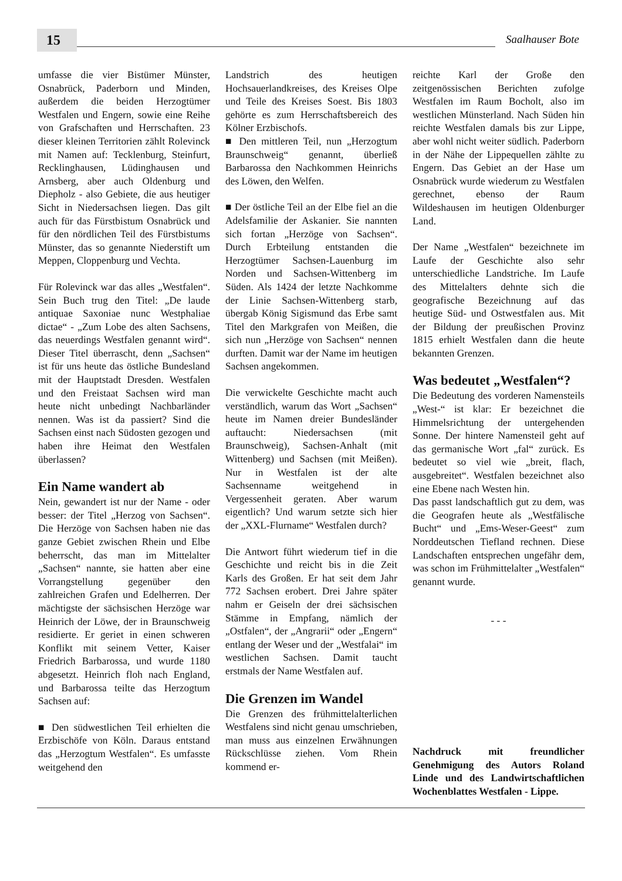15
Saalhauser Bote
umfasse die vier Bistümer Münster, Osnabrück, Paderborn und Minden, außerdem die beiden Herzogtümer Westfalen und Engern, sowie eine Reihe von Grafschaften und Herrschaften. 23 dieser kleinen Territorien zählt Rolevinck mit Namen auf: Tecklenburg, Steinfurt, Recklinghausen, Lüdinghausen und Arnsberg, aber auch Oldenburg und Diepholz - also Gebiete, die aus heutiger Sicht in Niedersachsen liegen. Das gilt auch für das Fürstbistum Osnabrück und für den nördlichen Teil des Fürstbistums Münster, das so genannte Niederstift um Meppen, Cloppenburg und Vechta.
Für Rolevinck war das alles „Westfalen“. Sein Buch trug den Titel: „De laude antiquae Saxoniae nunc Westphaliae dictae“ - „Zum Lobe des alten Sachsens, das neuerdings Westfalen genannt wird“. Dieser Titel überrascht, denn „Sachsen“ ist für uns heute das östliche Bundesland mit der Hauptstadt Dresden. Westfalen und den Freistaat Sachsen wird man heute nicht unbedingt Nachbarländer nennen. Was ist da passiert? Sind die Sachsen einst nach Südosten gezogen und haben ihre Heimat den Westfalen überlassen?
Ein Name wandert ab
Nein, gewandert ist nur der Name - oder besser: der Titel „Herzog von Sachsen“. Die Herzöge von Sachsen haben nie das ganze Gebiet zwischen Rhein und Elbe beherrscht, das man im Mittelalter „Sachsen“ nannte, sie hatten aber eine Vorrangstellung gegenüber den zahlreichen Grafen und Edelherren. Der mächtigste der sächsischen Herzöge war Heinrich der Löwe, der in Braunschweig residierte. Er geriet in einen schweren Konflikt mit seinem Vetter, Kaiser Friedrich Barbarossa, und wurde 1180 abgesetzt. Heinrich floh nach England, und Barbarossa teilte das Herzogtum Sachsen auf:
■ Den südwestlichen Teil erhielten die Erzbischöfe von Köln. Daraus entstand das „Herzogtum Westfalen“. Es umfasste weitgehend den
Landstrich des heutigen Hochsauerlandkreises, des Kreises Olpe und Teile des Kreises Soest. Bis 1803 gehörte es zum Herrschaftsbereich des Kölner Erzbischofs.
■ Den mittleren Teil, nun „Herzogtum Braunschweig“ genannt, überließ Barbarossa den Nachkommen Heinrichs des Löwen, den Welfen.
■ Der östliche Teil an der Elbe fiel an die Adelsfamilie der Askanier. Sie nannten sich fortan „Herzöge von Sachsen“. Durch Erbteilung entstanden die Herzogtümer Sachsen-Lauenburg im Norden und Sachsen-Wittenberg im Süden. Als 1424 der letzte Nachkomme der Linie Sachsen-Wittenberg starb, übergab König Sigismund das Erbe samt Titel den Markgrafen von Meißen, die sich nun „Herzöge von Sachsen“ nennen durften. Damit war der Name im heutigen Sachsen angekommen.
Die verwickelte Geschichte macht auch verständlich, warum das Wort „Sachsen“ heute im Namen dreier Bundesländer auftaucht: Niedersachsen (mit Braunschweig), Sachsen-Anhalt (mit Wittenberg) und Sachsen (mit Meißen). Nur in Westfalen ist der alte Sachsenname weitgehend in Vergessenheit geraten. Aber warum eigentlich? Und warum setzte sich hier der „XXL-Flurname“ Westfalen durch?
Die Antwort führt wiederum tief in die Geschichte und reicht bis in die Zeit Karls des Großen. Er hat seit dem Jahr 772 Sachsen erobert. Drei Jahre später nahm er Geiseln der drei sächsischen Stämme in Empfang, nämlich der „Ostfalen“, der „Angrarii“ oder „Engern“ entlang der Weser und der „Westfalai“ im westlichen Sachsen. Damit taucht erstmals der Name Westfalen auf.
Die Grenzen im Wandel
Die Grenzen des frühmittelalterlichen Westfalens sind nicht genau umschrieben, man muss aus einzelnen Erwähnungen Rückschlüsse ziehen. Vom Rhein kommend er-
reichte Karl der Große den zeitgenössischen Berichten zufolge Westfalen im Raum Bocholt, also im westlichen Münsterland. Nach Süden hin reichte Westfalen damals bis zur Lippe, aber wohl nicht weiter südlich. Paderborn in der Nähe der Lippequellen zählte zu Engern. Das Gebiet an der Hase um Osnabrück wurde wiederum zu Westfalen gerechnet, ebenso der Raum Wildeshausen im heutigen Oldenburger Land.
Der Name „Westfalen“ bezeichnete im Laufe der Geschichte also sehr unterschiedliche Landstriche. Im Laufe des Mittelalters dehnte sich die geografische Bezeichnung auf das heutige Süd- und Ostwestfalen aus. Mit der Bildung der preußischen Provinz 1815 erhielt Westfalen dann die heute bekannten Grenzen.
Was bedeutet „Westfalen“?
Die Bedeutung des vorderen Namensteils „West-“ ist klar: Er bezeichnet die Himmelsrichtung der untergehenden Sonne. Der hintere Namensteil geht auf das germanische Wort „fal“ zurück. Es bedeutet so viel wie „breit, flach, ausgebreitet“. Westfalen bezeichnet also eine Ebene nach Westen hin.
Das passt landschaftlich gut zu dem, was die Geografen heute als „Westfälische Bucht“ und „Ems-Weser-Geest“ zum Norddeutschen Tiefland rechnen. Diese Landschaften entsprechen ungefähr dem, was schon im Frühmittelalter „Westfalen“ genannt wurde.
- - -
Nachdruck mit freundlicher Genehmigung des Autors Roland Linde und des Landwirtschaftlichen Wochenblattes Westfalen - Lippe.